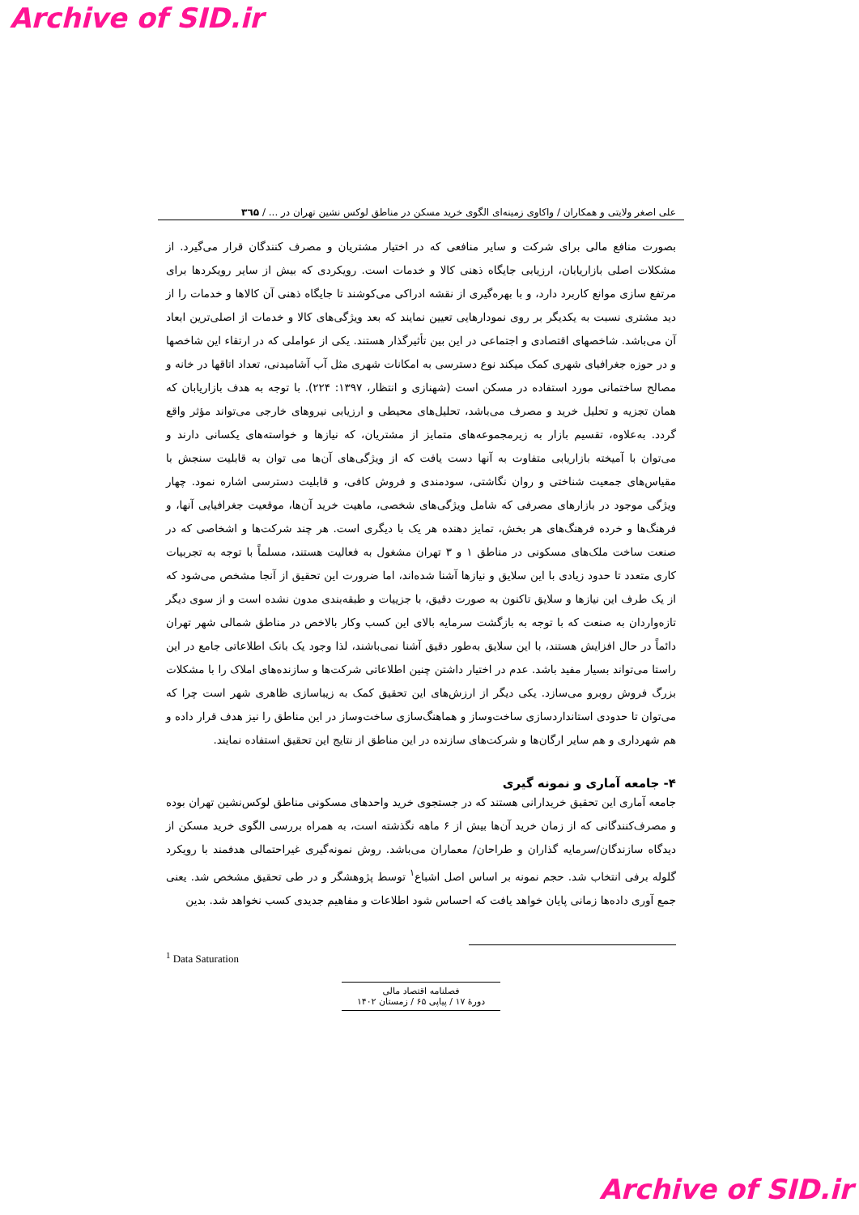Archive of SID.ir
علی اصغر ولایتی و همکاران / واکاوی زمینه‌ای الگوی خرید مسکن در مناطق لوکس نشین تهران در ... / ۳٦۵
بصورت منافع مالی برای شرکت و سایر منافعی که در اختیار مشتریان و مصرف کنندگان قرار می‌گیرد. از مشکلات اصلی بازاریابان، ارزیابی جایگاه ذهنی کالا و خدمات است. رویکردی که بیش از سایر رویکردها برای مرتفع سازی موانع کاربرد دارد، و با بهره‌گیری از نقشه ادراکی می‌کوشند تا جایگاه ذهنی آن کالاها و خدمات را از دید مشتری نسبت به یکدیگر بر روی نمودارهایی تعیین نمایند که بعد ویژگی‌های کالا و خدمات از اصلی‌ترین ابعاد آن می‌باشد. شاخصهای اقتصادی و اجتماعی در این بین تأثیرگذار هستند. یکی از عواملی که در ارتقاء این شاخصها و در حوزه جغرافیای شهری کمک میکند نوع دسترسی به امکانات شهری مثل آب آشامیدنی، تعداد اتاقها در خانه و مصالح ساختمانی مورد استفاده در مسکن است (شهنازی و انتظار، ۱۳۹۷: ۲۲۴). با توجه به هدف بازاریابان که همان تجزیه و تحلیل خرید و مصرف می‌باشد، تحلیل‌های محیطی و ارزیابی نیروهای خارجی می‌تواند مؤثر واقع گردد. به‌علاوه، تقسیم بازار به زیرمجموعه‌های متمایز از مشتریان، که نیازها و خواسته‌های یکسانی دارند و می‌توان با آمیخته بازاریابی متفاوت به آنها دست یافت که از ویژگی‌های آن‌ها می توان به قابلیت سنجش با مقیاس‌های جمعیت شناختی و روان نگاشتی، سودمندی و فروش کافی، و قابلیت دسترسی اشاره نمود. چهار ویژگی موجود در بازارهای مصرفی که شامل ویژگی‌های شخصی، ماهیت خرید آن‌ها، موقعیت جغرافیایی آنها، و فرهنگ‌ها و خرده فرهنگ‌های هر بخش، تمایز دهنده هر یک با دیگری است. هر چند شرکت‌ها و اشخاصی که در صنعت ساخت ملک‌های مسکونی در مناطق ۱ و ۳ تهران مشغول به فعالیت هستند، مسلماً با توجه به تجربیات کاری متعدد تا حدود زیادی با این سلایق و نیازها آشنا شده‌اند، اما ضرورت این تحقیق از آنجا مشخص می‌شود که از یک طرف این نیازها و سلایق تاکنون به صورت دقیق، با جزییات و طبقه‌بندی مدون نشده است و از سوی دیگر تازه‌واردان به صنعت که با توجه به بازگشت سرمایه بالای این کسب وکار بالاخص در مناطق شمالی شهر تهران دائماً در حال افزایش هستند، با این سلایق به‌طور دقیق آشنا نمی‌باشند، لذا وجود یک بانک اطلاعاتی جامع در این راستا می‌تواند بسیار مفید باشد. عدم در اختیار داشتن چنین اطلاعاتی شرکت‌ها و سازنده‌های املاک را با مشکلات بزرگ فروش روبرو می‌سازد. یکی دیگر از ارزش‌های این تحقیق کمک به زیباسازی ظاهری شهر است چرا که می‌توان تا حدودی استانداردسازی ساخت‌وساز و هماهنگ‌سازی ساخت‌وساز در این مناطق را نیز هدف قرار داده و هم شهرداری و هم سایر ارگان‌ها و شرکت‌های سازنده در این مناطق از نتایج این تحقیق استفاده نمایند.
۴- جامعه آماری و نمونه گیری
جامعه آماری این تحقیق خریدارانی هستند که در جستجوی خرید واحدهای مسکونی مناطق لوکس‌نشین تهران بوده و مصرف‌کنندگانی که از زمان خرید آن‌ها بیش از ۶ ماهه نگذشته است، به همراه بررسی الگوی خرید مسکن از دیدگاه سازندگان/سرمایه گذاران و طراحان/ معماران می‌باشد. روش نمونه‌گیری غیراحتمالی هدفمند با رویکرد گلوله برفی انتخاب شد. حجم نمونه بر اساس اصل اشباع<sup>۱</sup> توسط پژوهشگر و در طی تحقیق مشخص شد. یعنی جمع آوری داده‌ها زمانی پایان خواهد یافت که احساس شود اطلاعات و مفاهیم جدیدی کسب نخواهد شد. بدین
<sup>1</sup> Data Saturation
فصلنامه اقتصاد مالی
دورهٔ ۱۷ / پیاپی ۶۵ / زمستان ۱۴۰۲
Archive of SID.ir